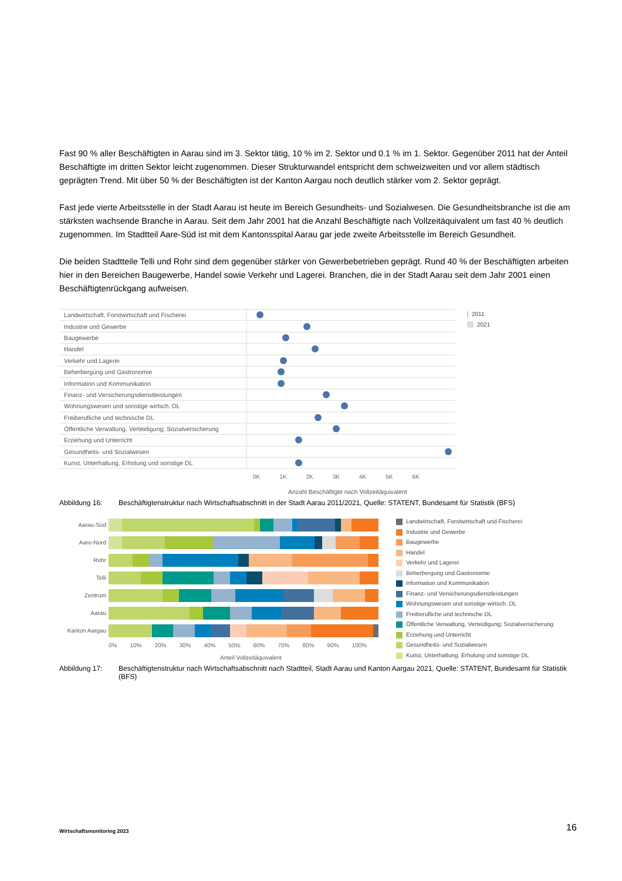Fast 90 % aller Beschäftigten in Aarau sind im 3. Sektor tätig, 10 % im 2. Sektor und 0.1 % im 1. Sektor. Gegenüber 2011 hat der Anteil Beschäftigte im dritten Sektor leicht zugenommen. Dieser Strukturwandel entspricht dem schweizweiten und vor allem städtisch geprägten Trend. Mit über 50 % der Beschäftigten ist der Kanton Aargau noch deutlich stärker vom 2. Sektor geprägt.
Fast jede vierte Arbeitsstelle in der Stadt Aarau ist heute im Bereich Gesundheits- und Sozialwesen. Die Gesundheitsbranche ist die am stärksten wachsende Branche in Aarau. Seit dem Jahr 2001 hat die Anzahl Beschäftigte nach Vollzeitäquivalent um fast 40 % deutlich zugenommen. Im Stadtteil Aare-Süd ist mit dem Kantonsspital Aarau gar jede zweite Arbeitsstelle im Bereich Gesundheit.
Die beiden Stadtteile Telli und Rohr sind dem gegenüber stärker von Gewerbebetrieben geprägt. Rund 40 % der Beschäftigten arbeiten hier in den Bereichen Baugewerbe, Handel sowie Verkehr und Lagerei. Branchen, die in der Stadt Aarau seit dem Jahr 2001 einen Beschäftigtenrückgang aufweisen.
Landwirtschaft, Forstwirtschaft und Fischerei
Industrie und Gewerbe
Baugewerbe
Handel
Verkehr und Lagerei
Beherbergung und Gastronomie
Information und Kommunikation
Finanz- und Versicherungsdienstleistungen
Wohnungswesen und sonstige wirtsch. DL
Freiberufliche und technische DL
Öffentliche Verwaltung, Verteidigung; Sozialversicherung
Erziehung und Unterricht
Gesundheits- und Sozialwesen
Kunst, Unterhaltung, Erholung und sonstige DL
0K 1K 2K 3K 4K 5K 6K
Anzahl Beschäfitgte nach Vollzeitäquivalent
2011
2021
Abbildung 16: Beschäftigtenstruktur nach Wirtschaftsabschnitt in der Stadt Aarau 2011/2021, Quelle: STATENT, Bundesamt für Statistik (BFS)
Aarau-Süd
Aare-Nord
Rohr
Telli
Zentrum
Aarau
Kanton Aargau
0% 10% 20% 30% 40% 50% 60% 70% 80% 90% 100%
Anteil Vollzeitäquivalent
Landwirtschaft, Forstwirtschaft und Fischerei
Industrie und Gewerbe
Baugewerbe
Handel
Verkehr und Lagerei
Beherbergung und Gastronomie
Information und Kommunikation
Finanz- und Versicherungsdienstleistungen
Wohnungswesen und sonstige wirtsch. DL
Freiberufliche und technische DL
Öffentliche Verwaltung, Verteidigung; Sozialversicherung
Erziehung und Unterricht
Gesundheits- und Sozialwesen
Kunst, Unterhaltung, Erholung und sonstige DL
Abbildung 17: Beschäftigtenstruktur nach Wirtschaftsabschnitt nach Stadtteil, Stadt Aarau und Kanton Aargau 2021, Quelle: STATENT, Bundesamt für Statistik (BFS)
Wirtschaftsmonitoring 2023 16